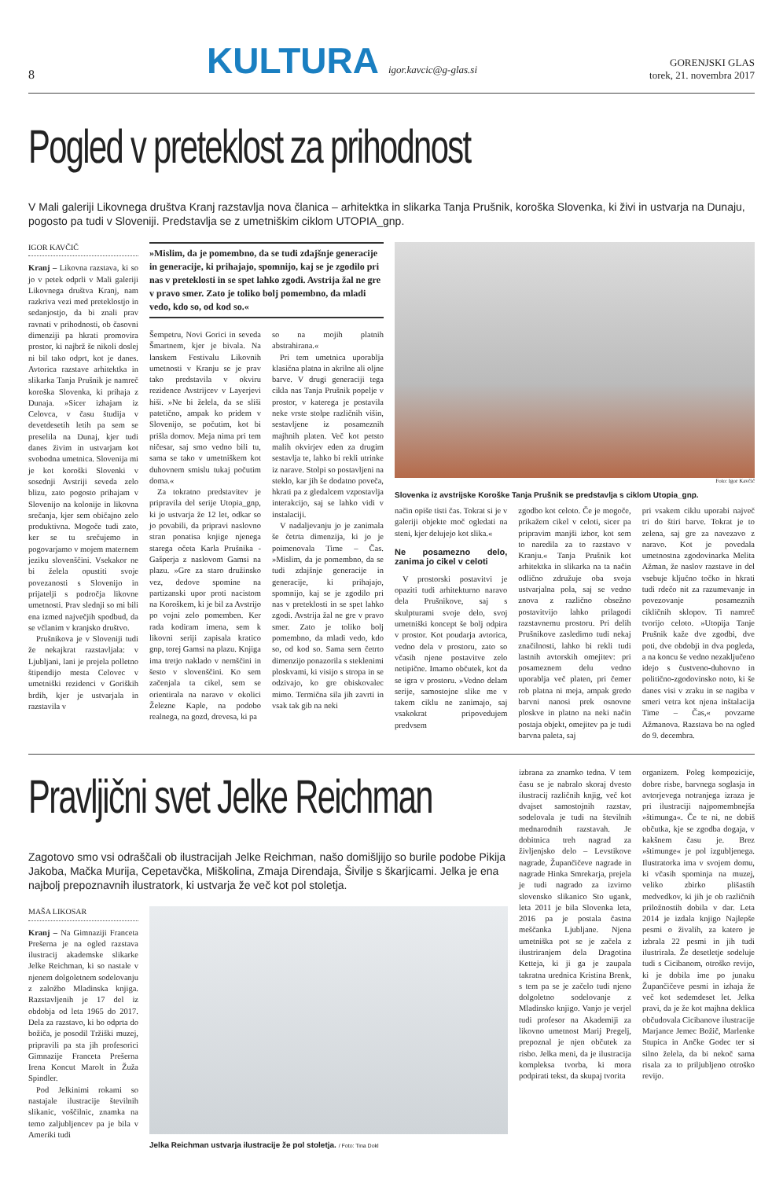8
KULTURA igor.kavcic@g-glas.si
GORENJSKI GLAS
torek, 21. novembra 2017
Pogled v preteklost za prihodnost
V Mali galeriji Likovnega društva Kranj razstavlja nova članica – arhitektka in slikarka Tanja Prušnik, koroška Slovenka, ki živi in ustvarja na Dunaju, pogosto pa tudi v Sloveniji. Predstavlja se z umetniškim ciklom UTOPIA_gnp.
IGOR KAVČIČ
Kranj – Likovna razstava, ki so jo v petek odprli v Mali galeriji Likovnega društva Kranj, nam razkriva vezi med preteklostjo in sedanjostjo, da bi znali prav ravnati v prihodnosti, ob časovni dimenziji pa hkrati promovira prostor, ki najbrž še nikoli doslej ni bil tako odprt, kot je danes. Avtorica razstave arhitektka in slikarka Tanja Prušnik je namreč koroška Slovenka, ki prihaja z Dunaja. »Sicer izhajam iz Celovca, v času študija v devetdesetih letih pa sem se preselila na Dunaj, kjer tudi danes živim in ustvarjam kot svobodna umetnica. Slovenija mi je kot koroški Slovenki v sosednji Avstriji seveda zelo blizu, zato pogosto prihajam v Slovenijo na kolonije in likovna srečanja, kjer sem običajno zelo produktivna. Mogoče tudi zato, ker se tu srečujemo in pogovarjamo v mojem maternem jeziku slovenščini. Vsekakor ne bi želela opustiti svoje povezanosti s Slovenijo in prijatelji s področja likovne umetnosti. Prav slednji so mi bili ena izmed največjih spodbud, da se včlanim v kranjsko društvo.
Prušnikova je v Sloveniji tudi že nekajkrat razstavljala: v Ljubljani, lani je prejela polletno štipendijo mesta Celovec v umetniški rezidenci v Goriških brdih, kjer je ustvarjala in razstavila v
»Mislim, da je pomembno, da se tudi zdajšnje generacije in generacije, ki prihajajo, spomnijo, kaj se je zgodilo pri nas v preteklosti in se spet lahko zgodi. Avstrija žal ne gre v pravo smer. Zato je toliko bolj pomembno, da mladi vedo, kdo so, od kod so.«
Šempetru, Novi Gorici in seveda Šmartnem, kjer je bivala. Na lanskem Festivalu Likovnih umetnosti v Kranju se je prav tako predstavila v okviru rezidence Avstrijcev v Layerjevi hiši. »Ne bi želela, da se sliši patetično, ampak ko pridem v Slovenijo, se počutim, kot bi prišla domov. Meja nima pri tem ničesar, saj smo vedno bili tu, sama se tako v umetniškem kot duhovnem smislu tukaj počutim doma.«
Za tokratno predstavitev je pripravila del serije Utopia_gnp, ki jo ustvarja že 12 let, odkar so jo povabili, da pripravi naslovno stran ponatisa knjige njenega starega očeta Karla Prušnika - Gašperja z naslovom Gamsi na plazu. »Gre za staro družinsko vez, dedove spomine na partizanski upor proti nacistom na Koroškem, ki je bil za Avstrijo po vojni zelo pomemben. Ker rada kodiram imena, sem k likovni seriji zapisala kratico gnp, torej Gamsi na plazu. Knjiga ima tretjo naklado v nemščini in šesto v slovenščini. Ko sem začenjala ta cikel, sem se orientirala na naravo v okolici Železne Kaple, na podobo realnega, na gozd, drevesa, ki pa
so na mojih platnih abstrahirana.«
Pri tem umetnica uporablja klasična platna in akrilne ali oljne barve. V drugi generaciji tega cikla nas Tanja Prušnik popelje v prostor, v katerega je postavila neke vrste stolpe različnih višin, sestavljene iz posameznih majhnih platen. Več kot petsto malih okvirjev eden za drugim sestavlja te, lahko bi rekli utrinke iz narave. Stolpi so postavljeni na steklo, kar jih še dodatno poveča, hkrati pa z gledalcem vzpostavlja interakcijo, saj se lahko vidi v instalaciji.
V nadaljevanju jo je zanimala še četrta dimenzija, ki jo je poimenovala Time – Čas. »Mislim, da je pomembno, da se tudi zdajšnje generacije in generacije, ki prihajajo, spomnijo, kaj se je zgodilo pri nas v preteklosti in se spet lahko zgodi. Avstrija žal ne gre v pravo smer. Zato je toliko bolj pomembno, da mladi vedo, kdo so, od kod so. Sama sem četrto dimenzijo ponazorila s steklenimi ploskvami, ki visijo s stropa in se odzivajo, ko gre obiskovalec mimo. Termična sila jih zavrti in vsak tak gib na neki
Foto: Igor Kavčič
Slovenka iz avstrijske Koroške Tanja Prušnik se predstavlja s ciklom Utopia_gnp.
način opiše tisti čas. Tokrat si je v galeriji objekte moč ogledati na steni, kjer delujejo kot slika.«
Ne posamezno delo, zanima jo cikel v celoti
V prostorski postavitvi je opaziti tudi arhitekturno naravo dela Prušnikove, saj s skulpturami svoje delo, svoj umetniški koncept še bolj odpira v prostor. Kot poudarja avtorica, vedno dela v prostoru, zato so včasih njene postavitve zelo netipične. Imamo občutek, kot da se igra v prostoru. »Vedno delam serije, samostojne slike me v takem ciklu ne zanimajo, saj vsakokrat pripovedujem predvsem
zgodbo kot celoto. Če je mogoče, prikažem cikel v celoti, sicer pa pripravim manjši izbor, kot sem to naredila za to razstavo v Kranju.« Tanja Prušnik kot arhitektka in slikarka na ta način odlično združuje oba svoja ustvarjalna pola, saj se vedno znova z različno obsežno postavitvijo lahko prilagodi razstavnemu prostoru. Pri delih Prušnikove zasledimo tudi nekaj značilnosti, lahko bi rekli tudi lastnih avtorskih omejitev: pri posameznem delu vedno uporablja več platen, pri čemer rob platna ni meja, ampak gredo barvni nanosi prek osnovne ploskve in platno na neki način postaja objekt, omejitev pa je tudi barvna paleta, saj
pri vsakem ciklu uporabi največ tri do štiri barve. Tokrat je to zelena, saj gre za navezavo z naravo. Kot je povedala umetnostna zgodovinarka Melita Ažman, že naslov razstave in del vsebuje ključno točko in hkrati tudi rdečo nit za razumevanje in povezovanje posameznih cikličnih sklopov. Ti namreč tvorijo celoto. »Utopija Tanje Prušnik kaže dve zgodbi, dve poti, dve obdobji in dva pogleda, a na koncu še vedno nezaključeno idejo s čustveno-duhovno in politično-zgodovinsko noto, ki še danes visi v zraku in se nagiba v smeri vetra kot njena inštalacija Time – Čas,« povzame Ažmanova. Razstava bo na ogled do 9. decembra.
Pravljični svet Jelke Reichman
Zagotovo smo vsi odraščali ob ilustracijah Jelke Reichman, našo domišljijo so burile podobe Pikija Jakoba, Mačka Murija, Cepetavčka, Miškolina, Zmaja Direndaja, Šivilje s škarjicami. Jelka je ena najbolj prepoznavnih ilustratork, ki ustvarja že več kot pol stoletja.
MAŠA LIKOSAR
Kranj – Na Gimnaziji Franceta Prešerna je na ogled razstava ilustracij akademske slikarke Jelke Reichman, ki so nastale v njenem dolgoletnem sodelovanju z založbo Mladinska knjiga. Razstavljenih je 17 del iz obdobja od leta 1965 do 2017. Dela za razstavo, ki bo odprta do božiča, je posodil Tržiški muzej, pripravili pa sta jih profesorici Gimnazije Franceta Prešerna Irena Koncut Marolt in Žuža Spindler.
Pod Jelkinimi rokami so nastajale ilustracije številnih slikanic, voščilnic, znamka na temo zaljubljencev pa je bila v Ameriki tudi
Jelka Reichman ustvarja ilustracije že pol stoletja. / Foto: Tina Dokl
izbrana za znamko tedna. V tem času se je nabralo skoraj dvesto ilustracij različnih knjig, več kot dvajset samostojnih razstav, sodelovala je tudi na številnih mednarodnih razstavah. Je dobitnica treh nagrad za življenjsko delo – Levstikove nagrade, Župančičeve nagrade in nagrade Hinka Smrekarja, prejela je tudi nagrado za izvirno slovensko slikanico Sto ugank, leta 2011 je bila Slovenka leta, 2016 pa je postala častna meščanka Ljubljane. Njena umetniška pot se je začela z ilustriranjem dela Dragotina Ketteja, ki ji ga je zaupala takratna urednica Kristina Brenk, s tem pa se je začelo tudi njeno dolgoletno sodelovanje z Mladinsko knjigo. Vanjo je verjel tudi profesor na Akademiji za likovno umetnost Marij Pregelj, prepoznal je njen občutek za risbo. Jelka meni, da je ilustracija kompleksa tvorba, ki mora podpirati tekst, da skupaj tvorita
organizem. Poleg kompozicije, dobre risbe, barvnega soglasja in avtorjevega notranjega izraza je pri ilustraciji najpomembnejša »štimunga«. Če te ni, ne dobiš občutka, kje se zgodba dogaja, v kakšnem času je. Brez »štimunge« je pol izgubljenega. Ilustratorka ima v svojem domu, ki včasih spominja na muzej, veliko zbirko plišastih medvedkov, ki jih je ob različnih priložnostih dobila v dar. Leta 2014 je izdala knjigo Najlepše pesmi o živalih, za katero je izbrala 22 pesmi in jih tudi ilustrirala. Že desetletje sodeluje tudi s Cicibanom, otroško revijo, ki je dobila ime po junaku Župančičeve pesmi in izhaja že več kot sedemdeset let. Jelka pravi, da je že kot majhna deklica občudovala Cicibanove ilustracije Marjance Jemec Božič, Marlenke Stupica in Ančke Godec ter si silno želela, da bi nekoč sama risala za to priljubljeno otroško revijo.